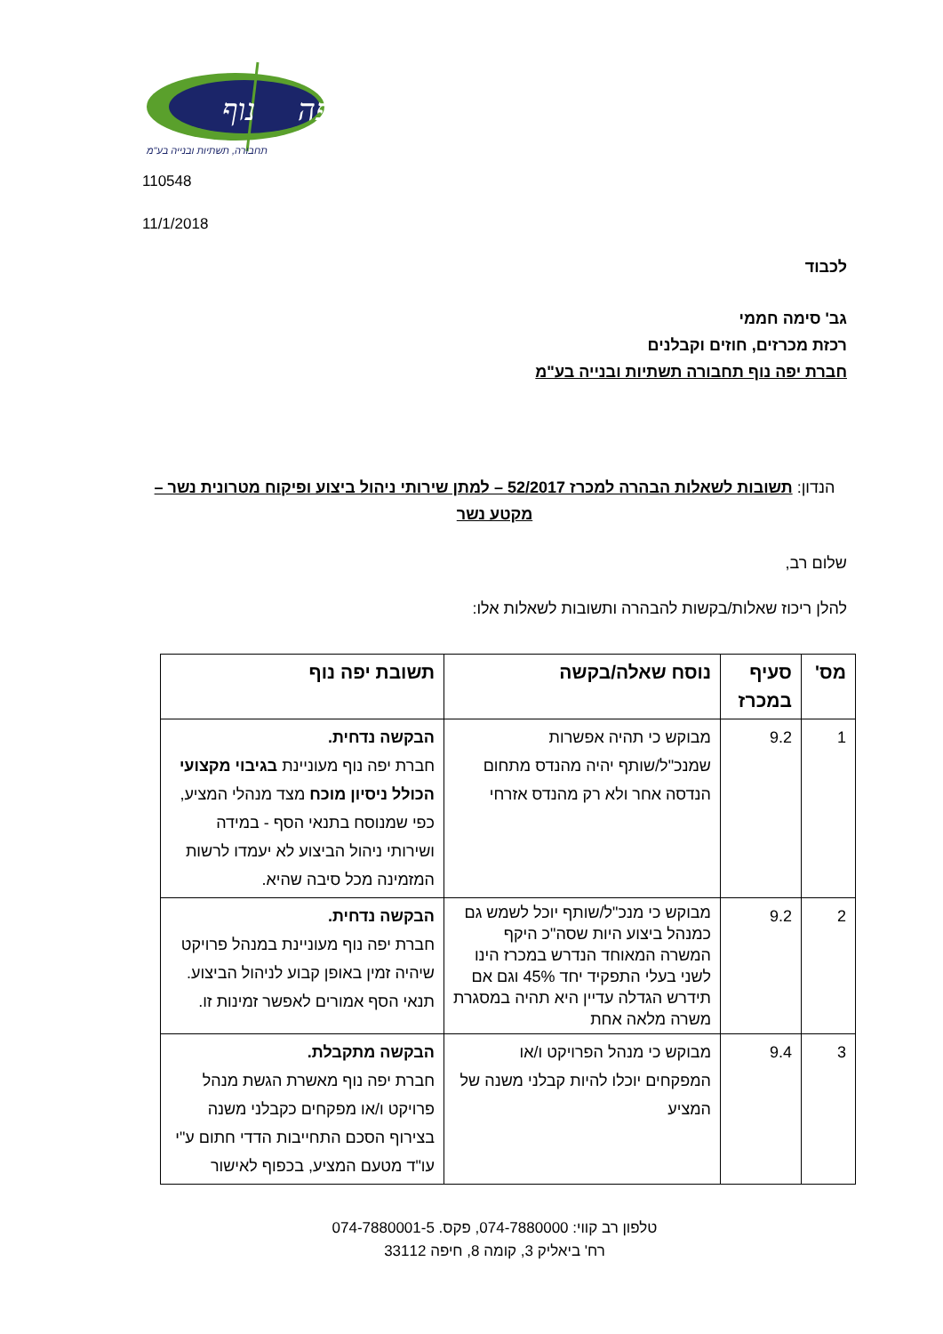יפה
נוף
תחבורה, תשתיות ובנייה בע"מ
110548
11/1/2018
לכבוד
גב' סימה חממי
רכזת מכרזים, חוזים וקבלנים
חברת יפה נוף תחבורה תשתיות ובנייה בע"מ
הנדון: תשובות לשאלות הבהרה למכרז 52/2017 – למתן שירותי ניהול ביצוע ופיקוח מטרונית נשר – מקטע נשר
שלום רב,
להלן ריכוז שאלות/בקשות להבהרה ותשובות לשאלות אלו:
| מס' | סעיף במכרז | נוסח שאלה/בקשה | תשובת יפה נוף |
| --- | --- | --- | --- |
| 1 | 9.2 | מבוקש כי תהיה אפשרות שמנכ"ל/שותף יהיה מהנדס מתחום הנדסה אחר ולא רק מהנדס אזרחי | הבקשה נדחית. חברת יפה נוף מעוניינת בגיבוי מקצועי הכולל ניסיון מוכח מצד מנהלי המציע, כפי שמנוסח בתנאי הסף - במידה ושירותי ניהול הביצוע לא יעמדו לרשות המזמינה מכל סיבה שהיא. |
| 2 | 9.2 | מבוקש כי מנכ"ל/שותף יוכל לשמש גם כמנהל ביצוע היות שסה"כ היקף המשרה המאוחד הנדרש במכרז הינו לשני בעלי התפקיד יחד 45% וגם אם תידרש הגדלה עדיין היא תהיה במסגרת משרה מלאה אחת | הבקשה נדחית. חברת יפה נוף מעוניינת במנהל פרויקט שיהיה זמין באופן קבוע לניהול הביצוע. תנאי הסף אמורים לאפשר זמינות זו. |
| 3 | 9.4 | מבוקש כי מנהל הפרויקט ו/או המפקחים יוכלו להיות קבלני משנה של המציע | הבקשה מתקבלת. חברת יפה נוף מאשרת הגשת מנהל פרויקט ו/או מפקחים כקבלני משנה בצירוף הסכם התחייבות הדדי חתום ע"י עו"ד מטעם המציע, בכפוף לאישור |
טלפון רב קווי: 074-7880000, פקס. 074-7880001-5
רח' ביאליק 3, קומה 8, חיפה 33112